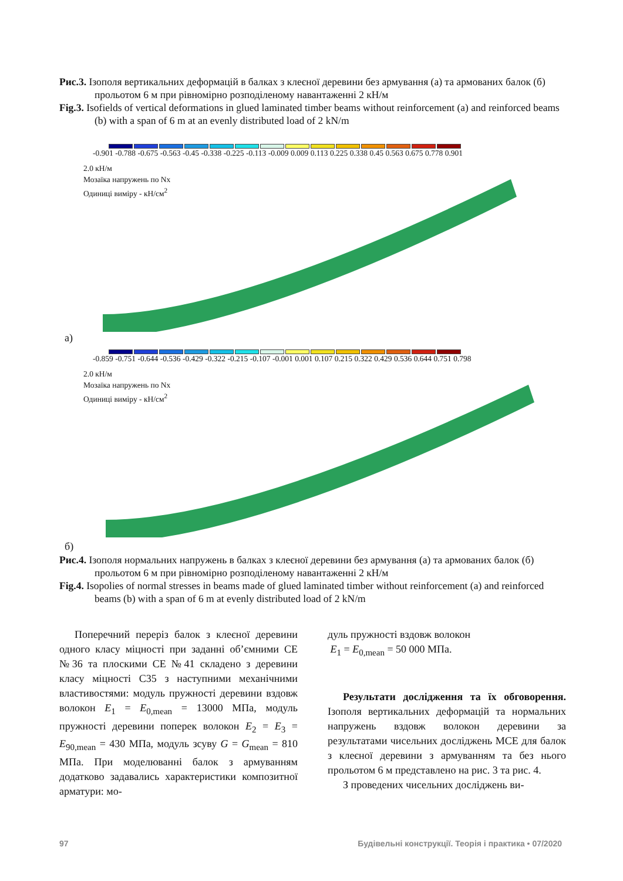Рис.3. Ізополя вертикальних деформацій в балках з клеєної деревини без армування (а) та армованих балок (б) прольотом 6 м при рівномірно розподіленому навантаженні 2 кН/м
Fig.3. Isofields of vertical deformations in glued laminated timber beams without reinforcement (a) and reinforced beams (b) with a span of 6 m at an evenly distributed load of 2 kN/m
-0.901 -0.788 -0.675 -0.563 -0.45 -0.338 -0.225 -0.113 -0.009 0.009 0.113 0.225 0.338 0.45 0.563 0.675 0.778 0.901
2.0 кН/м
Мозаїка напружень по Nx
Одиниці виміру - кН/см<sup>2</sup>
а)
-0.859 -0.751 -0.644 -0.536 -0.429 -0.322 -0.215 -0.107 -0.001 0.001 0.107 0.215 0.322 0.429 0.536 0.644 0.751 0.798
2.0 кН/м
Мозаїка напружень по Nx
Одиниці виміру - кН/см<sup>2</sup>
б)
Рис.4. Ізополя нормальних напружень в балках з клеєної деревини без армування (а) та армованих балок (б) прольотом 6 м при рівномірно розподіленому навантаженні 2 кН/м
Fig.4. Isopolies of normal stresses in beams made of glued laminated timber without reinforcement (a) and reinforced beams (b) with a span of 6 m at evenly distributed load of 2 kN/m
Поперечний переріз балок з клеєної деревини одного класу міцності при заданні об’ємними СЕ №36 та плоскими СЕ №41 складено з деревини класу міцності С35 з наступними механічними властивостями: модуль пружності деревини вздовж волокон E<sub>1</sub> = E<sub>0,mean</sub> = 13000 МПа, модуль пружності деревини поперек волокон E<sub>2</sub> = E<sub>3</sub> = E<sub>90,mean</sub> = 430 МПа, модуль зсуву G = G<sub>mean</sub> = 810 МПа. При моделюванні балок з армуванням додатково задавались характеристики композитної арматури: мо-
дуль пружності вздовж волокон
E<sub>1</sub> = E<sub>0,mean</sub> = 50 000 МПа.
Результати дослідження та їх обговорення. Ізополя вертикальних деформацій та нормальних напружень вздовж волокон деревини за результатами чисельних досліджень МСЕ для балок з клеєної деревини з армуванням та без нього прольотом 6 м представлено на рис. 3 та рис. 4.
З проведених чисельних досліджень ви-
97 Будівельні конструкції. Теорія і практика • 07/2020